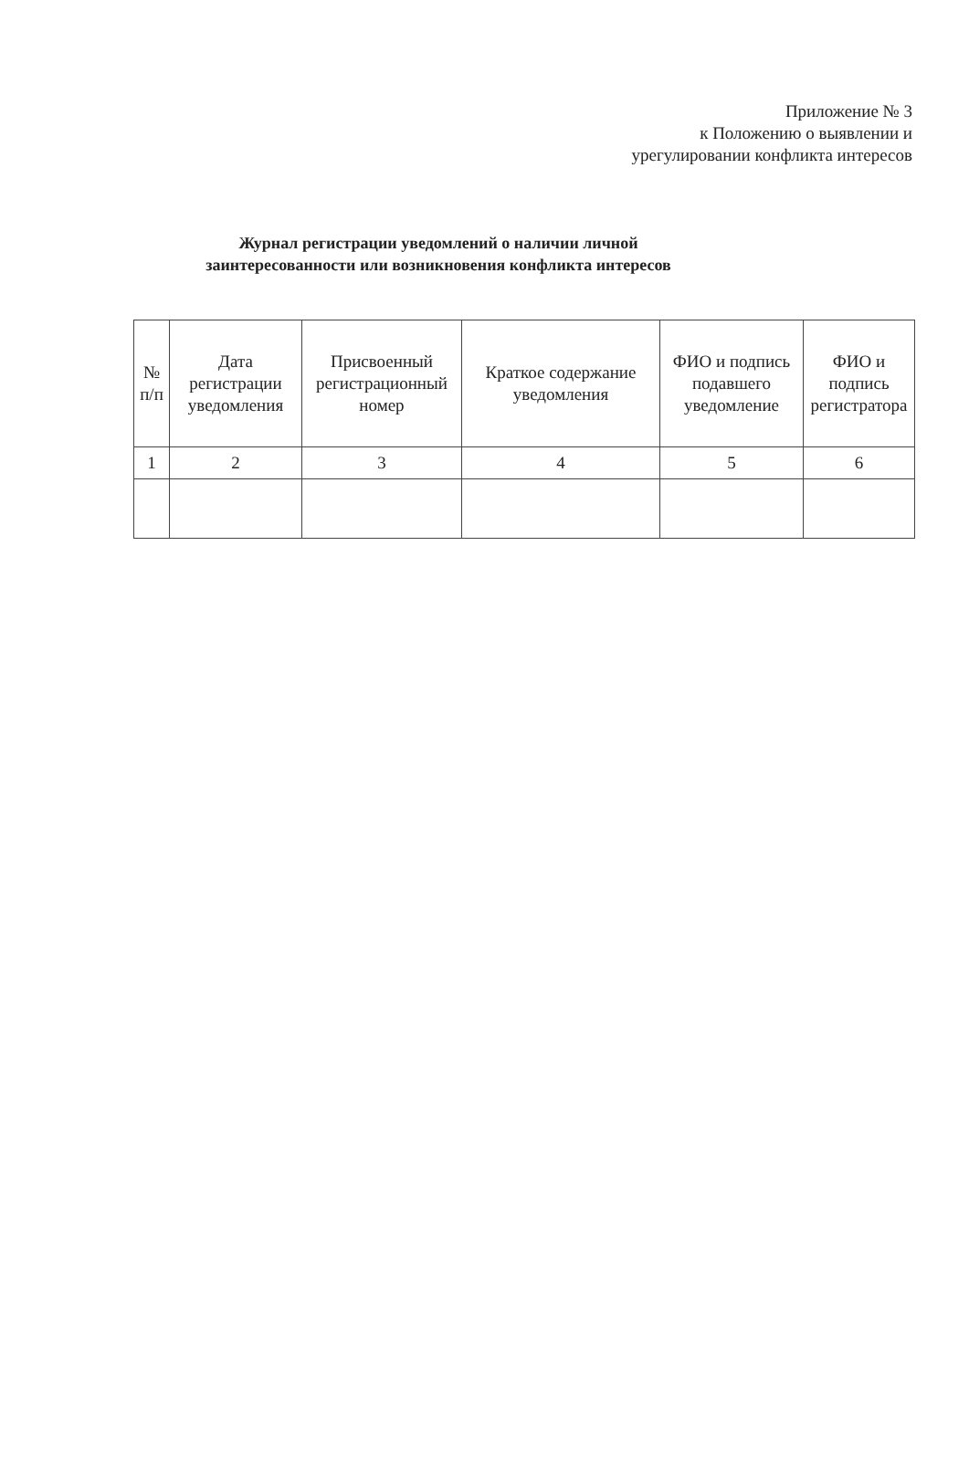Приложение № 3
к Положению о выявлении и
урегулировании конфликта интересов
Журнал регистрации уведомлений о наличии личной заинтересованности или возникновения конфликта интересов
| № п/п | Дата регистрации уведомления | Присвоенный регистрационный номер | Краткое содержание уведомления | ФИО и подпись подавшего уведомление | ФИО и подпись регистратора |
| --- | --- | --- | --- | --- | --- |
| 1 | 2 | 3 | 4 | 5 | 6 |